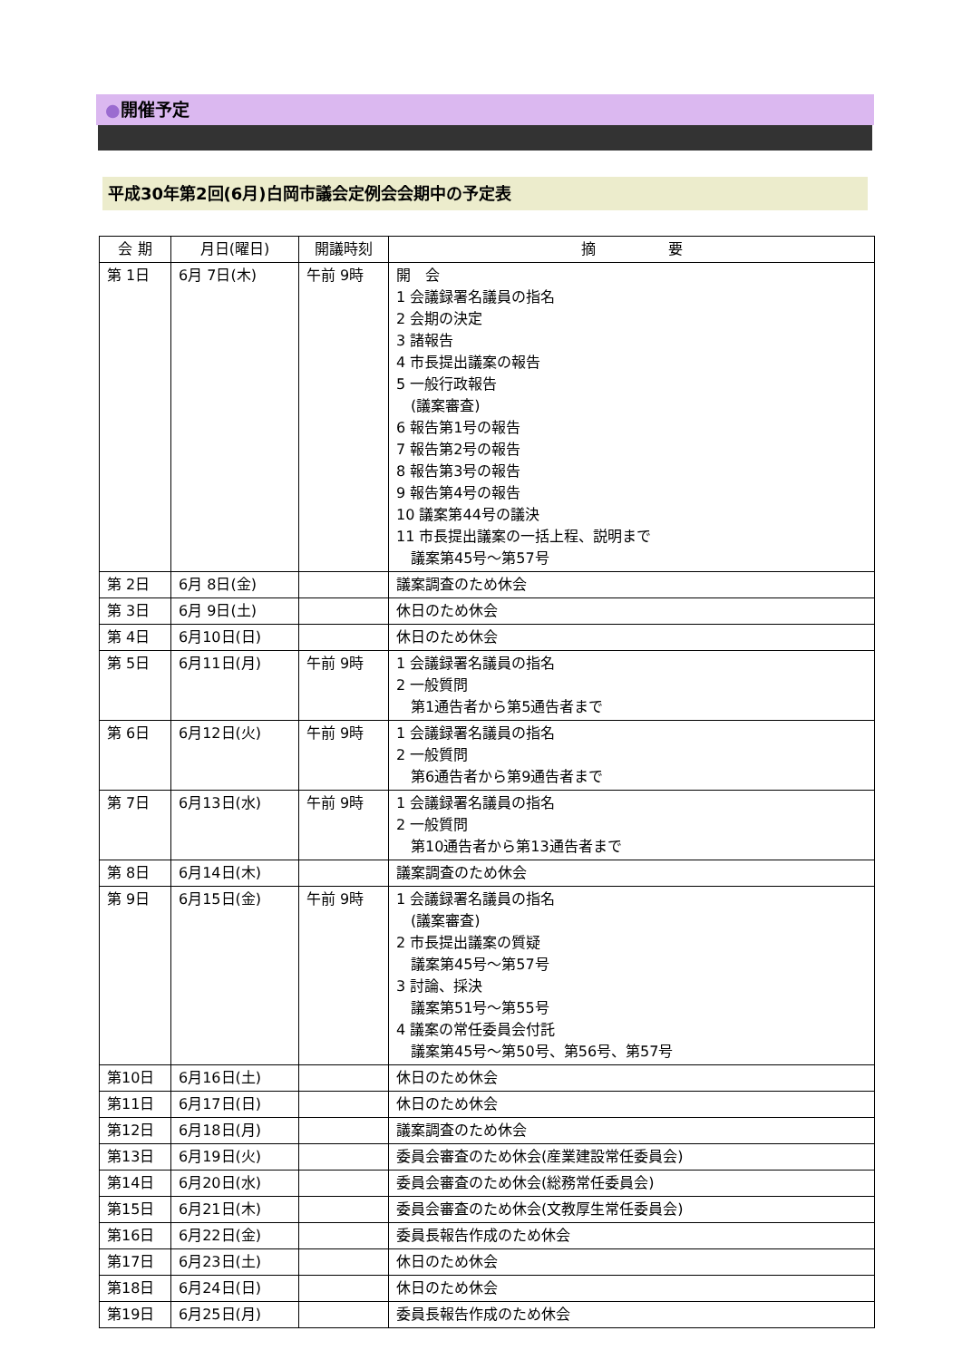●開催予定
平成30年第2回(6月)白岡市議会定例会会期中の予定表
| 会 期 | 月日(曜日) | 開議時刻 | 摘 要 |
| --- | --- | --- | --- |
| 第 1日 | 6月 7日(木) | 午前 9時 | 開 会 1 会議録署名議員の指名 2 会期の決定 3 諸報告 4 市長提出議案の報告 5 一般行政報告 (議案審査) 6 報告第1号の報告 7 報告第2号の報告 8 報告第3号の報告 9 報告第4号の報告 10 議案第44号の議決 11 市長提出議案の一括上程、説明まで 議案第45号～第57号 |
| 第 2日 | 6月 8日(金) | | 議案調査のため休会 |
| 第 3日 | 6月 9日(土) | | 休日のため休会 |
| 第 4日 | 6月10日(日) | | 休日のため休会 |
| 第 5日 | 6月11日(月) | 午前 9時 | 1 会議録署名議員の指名 2 一般質問 第1通告者から第5通告者まで |
| 第 6日 | 6月12日(火) | 午前 9時 | 1 会議録署名議員の指名 2 一般質問 第6通告者から第9通告者まで |
| 第 7日 | 6月13日(水) | 午前 9時 | 1 会議録署名議員の指名 2 一般質問 第10通告者から第13通告者まで |
| 第 8日 | 6月14日(木) | | 議案調査のため休会 |
| 第 9日 | 6月15日(金) | 午前 9時 | 1 会議録署名議員の指名 (議案審査) 2 市長提出議案の質疑 議案第45号～第57号 3 討論、採決 議案第51号～第55号 4 議案の常任委員会付託 議案第45号～第50号、第56号、第57号 |
| 第10日 | 6月16日(土) | | 休日のため休会 |
| 第11日 | 6月17日(日) | | 休日のため休会 |
| 第12日 | 6月18日(月) | | 議案調査のため休会 |
| 第13日 | 6月19日(火) | | 委員会審査のため休会(産業建設常任委員会) |
| 第14日 | 6月20日(水) | | 委員会審査のため休会(総務常任委員会) |
| 第15日 | 6月21日(木) | | 委員会審査のため休会(文教厚生常任委員会) |
| 第16日 | 6月22日(金) | | 委員長報告作成のため休会 |
| 第17日 | 6月23日(土) | | 休日のため休会 |
| 第18日 | 6月24日(日) | | 休日のため休会 |
| 第19日 | 6月25日(月) | | 委員長報告作成のため休会 |